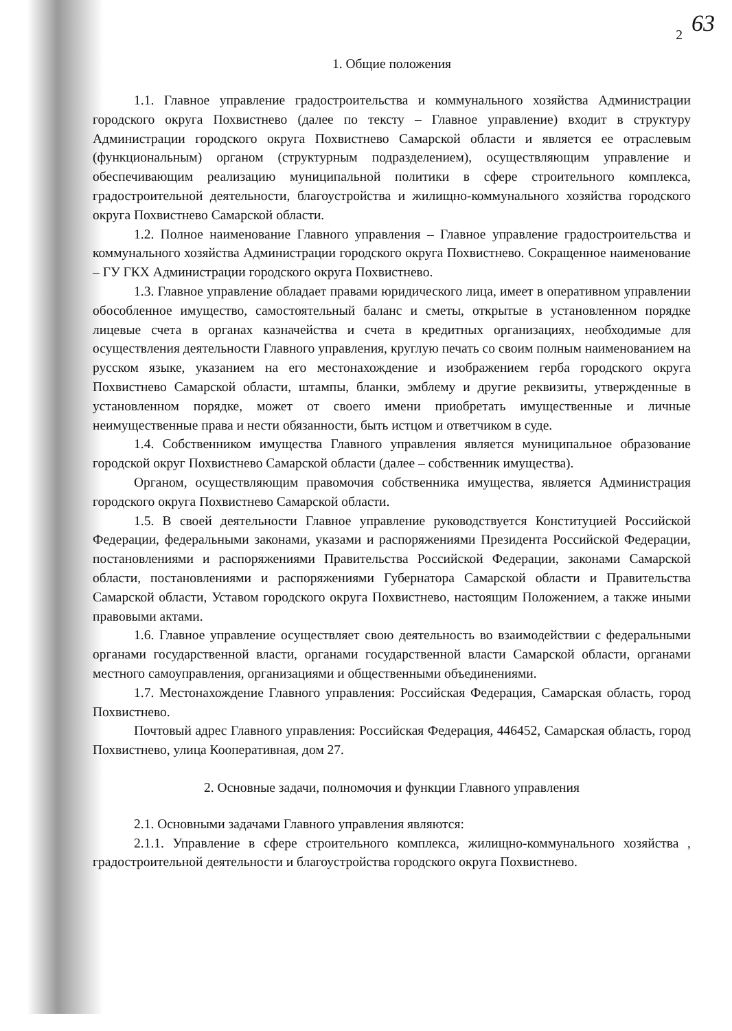63
2
1. Общие положения
1.1. Главное управление градостроительства и коммунального хозяйства Администрации городского округа Похвистнево (далее по тексту – Главное управление) входит в структуру Администрации городского округа Похвистнево Самарской области и является ее отраслевым (функциональным) органом (структурным подразделением), осуществляющим управление и обеспечивающим реализацию муниципальной политики в сфере строительного комплекса, градостроительной деятельности, благоустройства и жилищно-коммунального хозяйства городского округа Похвистнево Самарской области.
1.2. Полное наименование Главного управления – Главное управление градостроительства и коммунального хозяйства Администрации городского округа Похвистнево. Сокращенное наименование – ГУ ГКХ Администрации городского округа Похвистнево.
1.3. Главное управление обладает правами юридического лица, имеет в оперативном управлении обособленное имущество, самостоятельный баланс и сметы, открытые в установленном порядке лицевые счета в органах казначейства и счета в кредитных организациях, необходимые для осуществления деятельности Главного управления, круглую печать со своим полным наименованием на русском языке, указанием на его местонахождение и изображением герба городского округа Похвистнево Самарской области, штампы, бланки, эмблему и другие реквизиты, утвержденные в установленном порядке, может от своего имени приобретать имущественные и личные неимущественные права и нести обязанности, быть истцом и ответчиком в суде.
1.4. Собственником имущества Главного управления является муниципальное образование городской округ Похвистнево Самарской области (далее – собственник имущества).
Органом, осуществляющим правомочия собственника имущества, является Администрация городского округа Похвистнево Самарской области.
1.5. В своей деятельности Главное управление руководствуется Конституцией Российской Федерации, федеральными законами, указами и распоряжениями Президента Российской Федерации, постановлениями и распоряжениями Правительства Российской Федерации, законами Самарской области, постановлениями и распоряжениями Губернатора Самарской области и Правительства Самарской области, Уставом городского округа Похвистнево, настоящим Положением, а также иными правовыми актами.
1.6. Главное управление осуществляет свою деятельность во взаимодействии с федеральными органами государственной власти, органами государственной власти Самарской области, органами местного самоуправления, организациями и общественными объединениями.
1.7. Местонахождение Главного управления: Российская Федерация, Самарская область, город Похвистнево.
Почтовый адрес Главного управления: Российская Федерация, 446452, Самарская область, город Похвистнево, улица Кооперативная, дом 27.
2. Основные задачи, полномочия и функции Главного управления
2.1. Основными задачами Главного управления являются:
2.1.1. Управление в сфере строительного комплекса, жилищно-коммунального хозяйства , градостроительной деятельности и благоустройства городского округа Похвистнево.